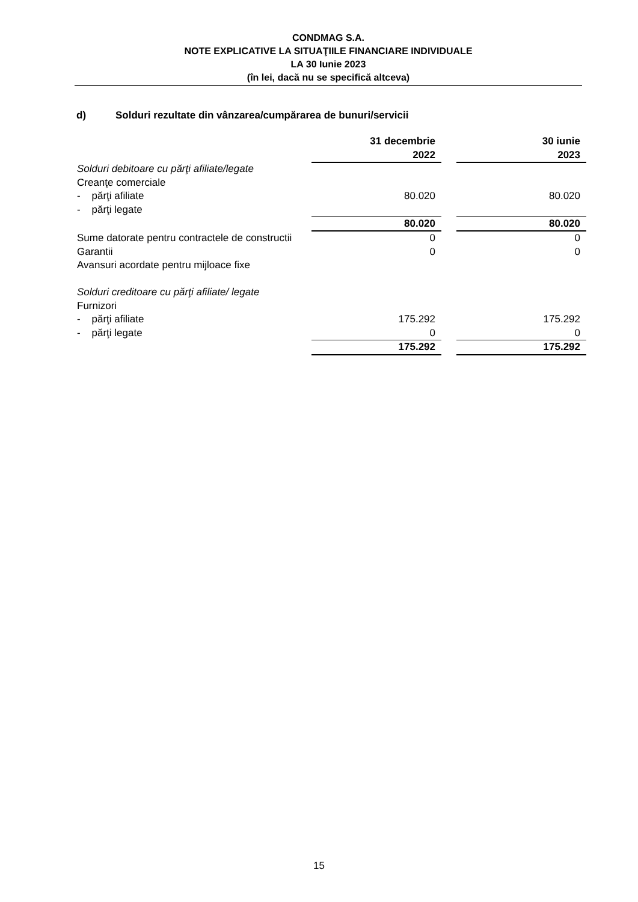CONDMAG S.A.
NOTE EXPLICATIVE LA SITUAŢIILE FINANCIARE INDIVIDUALE
LA 30 Iunie 2023
(în lei, dacă nu se specifică altceva)
d) Solduri rezultate din vânzarea/cumpărarea de bunuri/servicii
| | 31 decembrie 2022 | | 30 iunie 2023 |
| Solduri debitoare cu părţi afiliate/legate | | | |
| Creanţe comerciale | | | |
| - părţi afiliate | 80.020 | | 80.020 |
| - părţi legate | | | |
| | 80.020 | | 80.020 |
| Sume datorate pentru contractele de constructii | 0 | | 0 |
| Garantii | 0 | | 0 |
| Avansuri acordate pentru mijloace fixe | | | |
| Solduri creditoare cu părţi afiliate/ legate | | | |
| Furnizori | | | |
| - părţi afiliate | 175.292 | | 175.292 |
| - părţi legate | 0 | | 0 |
| | 175.292 | | 175.292 |
15